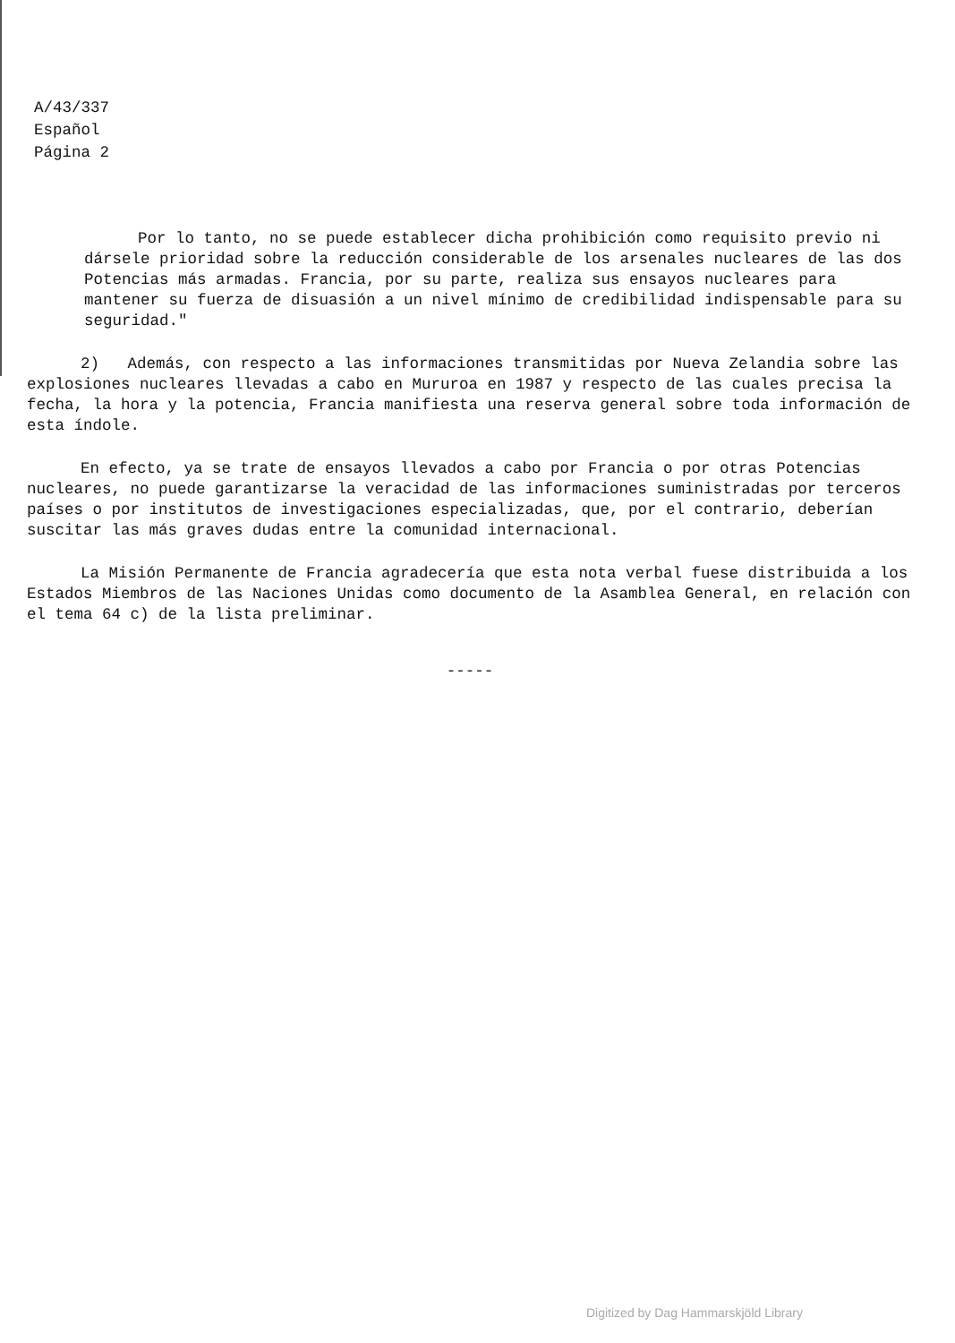A/43/337
Español
Página 2
Por lo tanto, no se puede establecer dicha prohibición como requisito previo ni dársele prioridad sobre la reducción considerable de los arsenales nucleares de las dos Potencias más armadas. Francia, por su parte, realiza sus ensayos nucleares para mantener su fuerza de disuasión a un nivel mínimo de credibilidad indispensable para su seguridad."
2) Además, con respecto a las informaciones transmitidas por Nueva Zelandia sobre las explosiones nucleares llevadas a cabo en Mururoa en 1987 y respecto de las cuales precisa la fecha, la hora y la potencia, Francia manifiesta una reserva general sobre toda información de esta índole.
En efecto, ya se trate de ensayos llevados a cabo por Francia o por otras Potencias nucleares, no puede garantizarse la veracidad de las informaciones suministradas por terceros países o por institutos de investigaciones especializadas, que, por el contrario, deberían suscitar las más graves dudas entre la comunidad internacional.
La Misión Permanente de Francia agradecería que esta nota verbal fuese distribuida a los Estados Miembros de las Naciones Unidas como documento de la Asamblea General, en relación con el tema 64 c) de la lista preliminar.
-----
Digitized by Dag Hammarskjöld Library